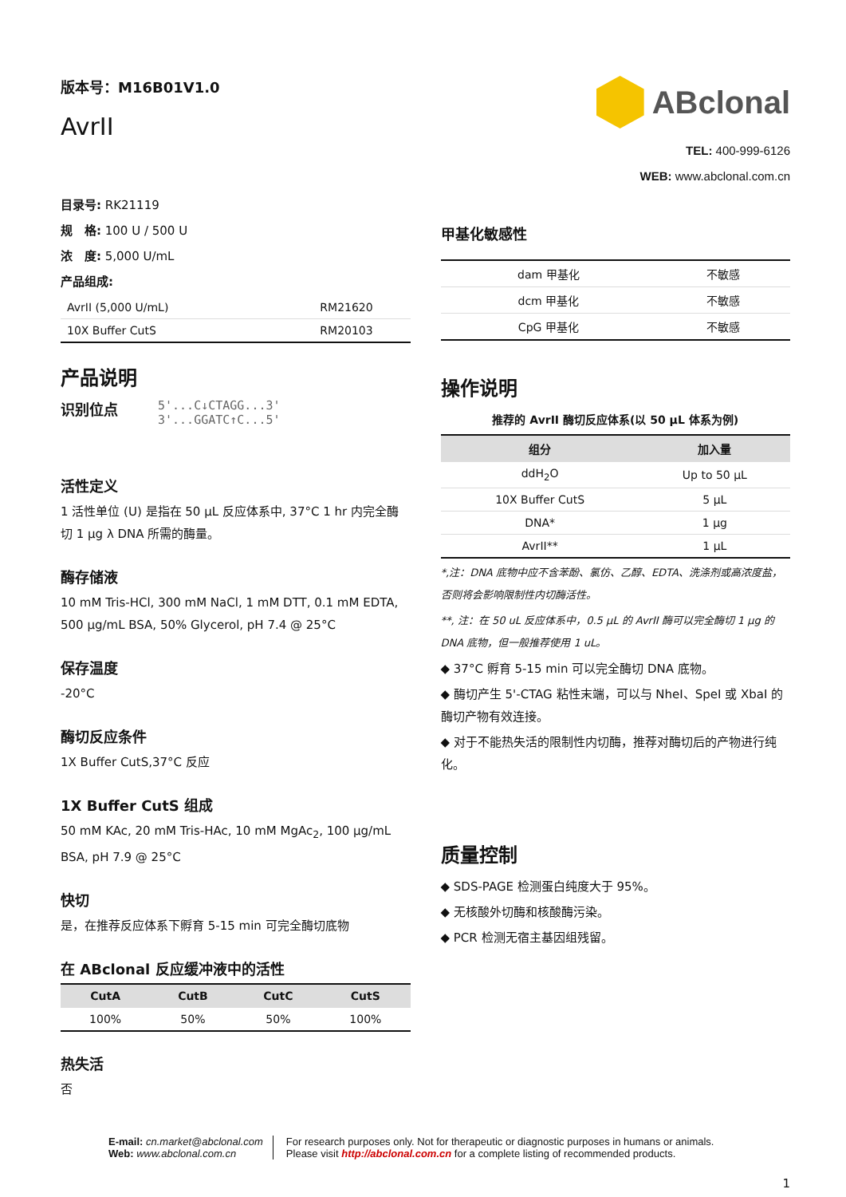版本号：M16B01V1.0
AvrII
ABclonal
TEL: 400-999-6126
WEB: www.abclonal.com.cn
目录号: RK21119
规　格: 100 U / 500 U
浓　度: 5,000 U/mL
产品组成:
| AvrII (5,000 U/mL) | RM21620 |
| 10X Buffer CutS | RM20103 |
产品说明
识别位点
5'...C↓CTAGG...3'
3'...GGATC↑C...5'
活性定义
1 活性单位 (U) 是指在 50 μL 反应体系中, 37°C 1 hr 内完全酶切 1 μg λ DNA 所需的酶量。
酶存储液
10 mM Tris-HCl, 300 mM NaCl, 1 mM DTT, 0.1 mM EDTA, 500 μg/mL BSA, 50% Glycerol, pH 7.4 @ 25°C
保存温度
-20°C
酶切反应条件
1X Buffer CutS,37°C 反应
1X Buffer CutS 组成
50 mM KAc, 20 mM Tris-HAc, 10 mM MgAc<sub>2</sub>, 100 μg/mL BSA, pH 7.9 @ 25°C
快切
是，在推荐反应体系下孵育 5-15 min 可完全酶切底物
在 ABclonal 反应缓冲液中的活性
| CutA | CutB | CutC | CutS |
| --- | --- | --- | --- |
| 100% | 50% | 50% | 100% |
热失活
否
甲基化敏感性
| dam 甲基化 | 不敏感 |
| dcm 甲基化 | 不敏感 |
| CpG 甲基化 | 不敏感 |
操作说明
推荐的 AvrII 酶切反应体系(以 50 μL 体系为例)
| 组分 | 加入量 |
| --- | --- |
| ddH<sub>2</sub>O | Up to 50 μL |
| 10X Buffer CutS | 5 μL |
| DNA* | 1 μg |
| AvrII** | 1 μL |
*,注：DNA 底物中应不含苯酚、氯仿、乙醇、EDTA、洗涤剂或高浓度盐，否则将会影响限制性内切酶活性。
**, 注：在 50 uL 反应体系中，0.5 μL 的 AvrII 酶可以完全酶切 1 μg 的 DNA 底物，但一般推荐使用 1 uL。
◆ 37°C 孵育 5-15 min 可以完全酶切 DNA 底物。
◆ 酶切产生 5'-CTAG 粘性末端，可以与 NheI、SpeI 或 XbaI 的酶切产物有效连接。
◆ 对于不能热失活的限制性内切酶，推荐对酶切后的产物进行纯化。
质量控制
◆ SDS-PAGE 检测蛋白纯度大于 95%。
◆ 无核酸外切酶和核酸酶污染。
◆ PCR 检测无宿主基因组残留。
E-mail: cn.market@abclonal.com
Web: www.abclonal.com.cn
For research purposes only. Not for therapeutic or diagnostic purposes in humans or animals.
Please visit http://abclonal.com.cn for a complete listing of recommended products.
1